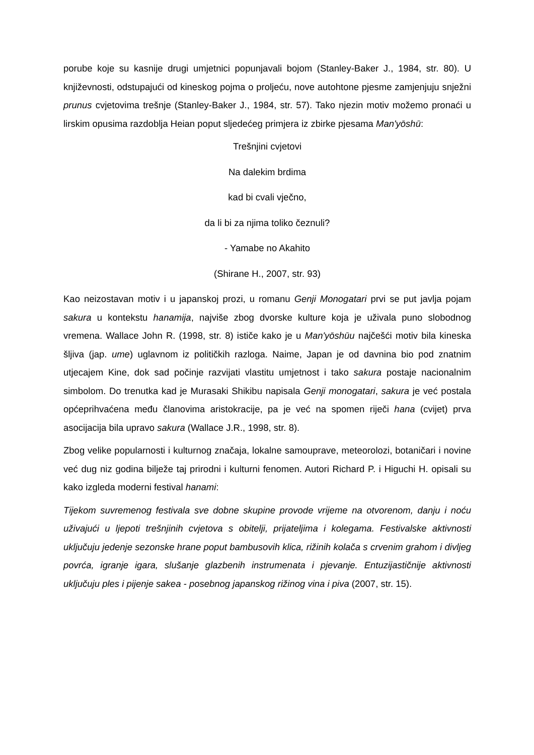porube koje su kasnije drugi umjetnici popunjavali bojom (Stanley-Baker J., 1984, str. 80). U književnosti, odstupajući od kineskog pojma o proljeću, nove autohtone pjesme zamjenjuju snježni prunus cvjetovima trešnje (Stanley-Baker J., 1984, str. 57). Tako njezin motiv možemo pronaći u lirskim opusima razdoblja Heian poput sljedećeg primjera iz zbirke pjesama Man'yōshū:
Trešnjini cvjetovi
Na dalekim brdima
kad bi cvali vječno,
da li bi za njima toliko čeznuli?
- Yamabe no Akahito
(Shirane H., 2007, str. 93)
Kao neizostavan motiv i u japanskoj prozi, u romanu Genji Monogatari prvi se put javlja pojam sakura u kontekstu hanamija, najviše zbog dvorske kulture koja je uživala puno slobodnog vremena. Wallace John R. (1998, str. 8) ističe kako je u Man'yōshūu najčešći motiv bila kineska šljiva (jap. ume) uglavnom iz političkih razloga. Naime, Japan je od davnina bio pod znatnim utjecajem Kine, dok sad počinje razvijati vlastitu umjetnost i tako sakura postaje nacionalnim simbolom. Do trenutka kad je Murasaki Shikibu napisala Genji monogatari, sakura je već postala općeprihvaćena među članovima aristokracije, pa je već na spomen riječi hana (cvijet) prva asocijacija bila upravo sakura (Wallace J.R., 1998, str. 8).
Zbog velike popularnosti i kulturnog značaja, lokalne samouprave, meteorolozi, botaničari i novine već dug niz godina bilježe taj prirodni i kulturni fenomen. Autori Richard P. i Higuchi H. opisali su kako izgleda moderni festival hanami:
Tijekom suvremenog festivala sve dobne skupine provode vrijeme na otvorenom, danju i noću uživajući u ljepoti trešnjinih cvjetova s obitelji, prijateljima i kolegama. Festivalske aktivnosti uključuju jedenje sezonske hrane poput bambusovih klica, rižinih kolača s crvenim grahom i divljeg povrća, igranje igara, slušanje glazbenih instrumenata i pjevanje. Entuzijastičnije aktivnosti uključuju ples i pijenje sakea - posebnog japanskog rižinog vina i piva (2007, str. 15).